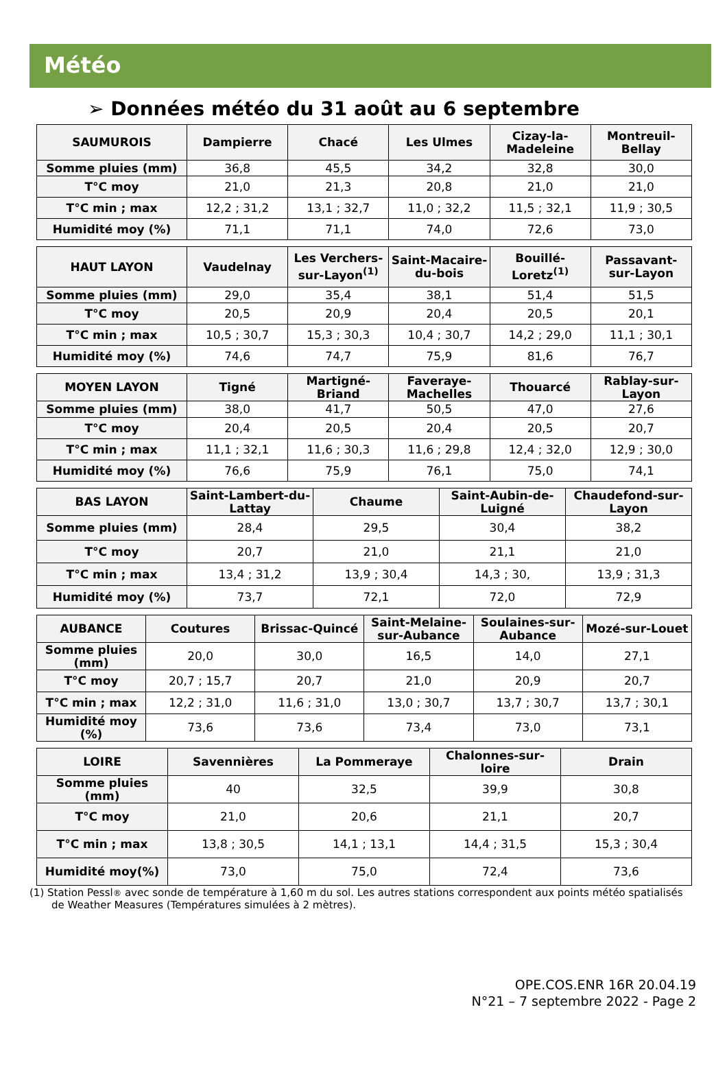Météo
➢ Données météo du 31 août au 6 septembre
| SAUMUROIS | Dampierre | Chacé | Les Ulmes | Cizay-la-Madeleine | Montreuil-Bellay |
| --- | --- | --- | --- | --- | --- |
| Somme pluies (mm) | 36,8 | 45,5 | 34,2 | 32,8 | 30,0 |
| T°C moy | 21,0 | 21,3 | 20,8 | 21,0 | 21,0 |
| T°C min ; max | 12,2 ; 31,2 | 13,1 ; 32,7 | 11,0 ; 32,2 | 11,5 ; 32,1 | 11,9 ; 30,5 |
| Humidité moy (%) | 71,1 | 71,1 | 74,0 | 72,6 | 73,0 |
| HAUT LAYON | Vaudelnay | Les Verchers-sur-Layon<sup>(1)</sup> | Saint-Macaire-du-bois | Bouillé-Loretz<sup>(1)</sup> | Passavant-sur-Layon |
| --- | --- | --- | --- | --- | --- |
| Somme pluies (mm) | 29,0 | 35,4 | 38,1 | 51,4 | 51,5 |
| T°C moy | 20,5 | 20,9 | 20,4 | 20,5 | 20,1 |
| T°C min ; max | 10,5 ; 30,7 | 15,3 ; 30,3 | 10,4 ; 30,7 | 14,2 ; 29,0 | 11,1 ; 30,1 |
| Humidité moy (%) | 74,6 | 74,7 | 75,9 | 81,6 | 76,7 |
| MOYEN LAYON | Tigné | Martigné-Briand | Faveraye-Machelles | Thouarcé | Rablay-sur-Layon |
| --- | --- | --- | --- | --- | --- |
| Somme pluies (mm) | 38,0 | 41,7 | 50,5 | 47,0 | 27,6 |
| T°C moy | 20,4 | 20,5 | 20,4 | 20,5 | 20,7 |
| T°C min ; max | 11,1 ; 32,1 | 11,6 ; 30,3 | 11,6 ; 29,8 | 12,4 ; 32,0 | 12,9 ; 30,0 |
| Humidité moy (%) | 76,6 | 75,9 | 76,1 | 75,0 | 74,1 |
| BAS LAYON | Saint-Lambert-du-Lattay | Chaume | Saint-Aubin-de-Luigné | Chaudefond-sur-Layon |
| --- | --- | --- | --- | --- |
| Somme pluies (mm) | 28,4 | 29,5 | 30,4 | 38,2 |
| T°C moy | 20,7 | 21,0 | 21,1 | 21,0 |
| T°C min ; max | 13,4 ; 31,2 | 13,9 ; 30,4 | 14,3 ; 30, | 13,9 ; 31,3 |
| Humidité moy (%) | 73,7 | 72,1 | 72,0 | 72,9 |
| AUBANCE | Coutures | Brissac-Quincé | Saint-Melaine-sur-Aubance | Soulaines-sur-Aubance | Mozé-sur-Louet |
| --- | --- | --- | --- | --- | --- |
| Somme pluies (mm) | 20,0 | 30,0 | 16,5 | 14,0 | 27,1 |
| T°C moy | 20,7 ; 15,7 | 20,7 | 21,0 | 20,9 | 20,7 |
| T°C min ; max | 12,2 ; 31,0 | 11,6 ; 31,0 | 13,0 ; 30,7 | 13,7 ; 30,7 | 13,7 ; 30,1 |
| Humidité moy (%) | 73,6 | 73,6 | 73,4 | 73,0 | 73,1 |
| LOIRE | Savennières | La Pommeraye | Chalonnes-sur-loire | Drain |
| --- | --- | --- | --- | --- |
| Somme pluies (mm) | 40 | 32,5 | 39,9 | 30,8 |
| T°C moy | 21,0 | 20,6 | 21,1 | 20,7 |
| T°C min ; max | 13,8 ; 30,5 | 14,1 ; 13,1 | 14,4 ; 31,5 | 15,3 ; 30,4 |
| Humidité moy(%) | 73,0 | 75,0 | 72,4 | 73,6 |
(1) Station Pessl® avec sonde de température à 1,60 m du sol. Les autres stations correspondent aux points météo spatialisés de Weather Measures (Températures simulées à 2 mètres).
OPE.COS.ENR 16R 20.04.19
N°21 – 7 septembre 2022 - Page 2